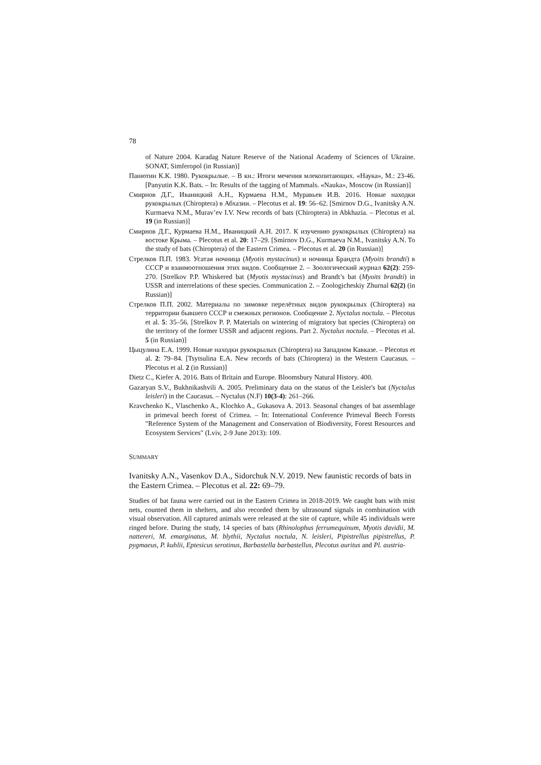78
of Nature 2004. Karadag Nature Reserve of the National Academy of Sciences of Ukraine. SONAT, Simferopol (in Russian)]
Панютин К.К. 1980. Рукокрылые. – В кн.: Итоги мечения млекопитающих. «Наука», М.: 23-46. [Panyutin K.K. Bats. – In: Results of the tagging of Mammals. «Nauka», Moscow (in Russian)]
Смирнов Д.Г., Иваницкий А.Н., Курмаева Н.М., Муравьев И.В. 2016. Новые находки рукокрылых (Chiroptera) в Абхазии. – Plecotus et al. 19: 56–62. [Smirnov D.G., Ivanitsky A.N. Kurmaeva N.M., Murav’ev I.V. New records of bats (Chiroptera) in Abkhazia. – Plecotus et al. 19 (in Russian)]
Смирнов Д.Г., Курмаева Н.М., Иваницкий А.Н. 2017. К изучению рукокрылых (Chiroptera) на востоке Крыма. – Plecotus et al. 20: 17–29. [Smirnov D.G., Kurmaeva N.M., Ivanitsky A.N. To the study of bats (Chiroptera) of the Eastern Crimea. – Plecotus et al. 20 (in Russian)]
Стрелков П.П. 1983. Усатая ночница (Myotis mystacinus) и ночница Брандта (Myoits brandti) в СССР и взаимоотношения этих видов. Сообщение 2. – Зоологический журнал 62(2): 259-270. [Strelkov P.P. Whiskered bat (Myotis mystacinus) and Brandt’s bat (Myoits brandti) in USSR and interrelations of these species. Communication 2. – Zoologicheskiy Zhurnal 62(2) (in Russian)]
Стрелков П.П. 2002. Материалы по зимовке перелётных видов рукокрылых (Chiroptera) на территории бывшего СССР и смежных регионов. Сообщение 2. Nyctalus noctula. – Plecotus et al. 5: 35–56. [Strelkov P. P. Materials on wintering of migratory bat species (Chiroptera) on the territory of the former USSR and adjacent regions. Part 2. Nyctalus noctula. – Plecotus et al. 5 (in Russian)]
Цыцулина Е.А. 1999. Новые находки рукокрылых (Chiroptera) на Западном Кавказе. – Plecotus et al. 2: 79–84. [Tsytsulina E.A. New records of bats (Chiroptera) in the Western Caucasus. – Plecotus et al. 2 (in Russian)]
Dietz C., Kiefer A. 2016. Bats of Britain and Europe. Bloomsbury Natural History. 400.
Gazaryan S.V., Bukhnikashvili A. 2005. Preliminary data on the status of the Leisler's bat (Nyctalus leisleri) in the Caucasus. – Nyctalus (N.F) 10(3-4): 261–266.
Kravchenko K., Vlaschenko A., Klochko A., Gukasova A. 2013. Seasonal changes of bat assemblage in primeval beech forest of Crimea. – In: International Conference Primeval Beech Forests "Reference System of the Management and Conservation of Biodiversity, Forest Resources and Ecosystem Services" (Lviv, 2-9 June 2013): 109.
SUMMARY
Ivanitsky A.N., Vasenkov D.A., Sidorchuk N.V. 2019. New faunistic records of bats in the Eastern Crimea. – Plecotus et al. 22: 69–79.
Studies of bat fauna were carried out in the Eastern Crimea in 2018-2019. We caught bats with mist nets, counted them in shelters, and also recorded them by ultrasound signals in combination with visual observation. All captured animals were released at the site of capture, while 45 individuals were ringed before. During the study, 14 species of bats (Rhinolophus ferrumequinum, Myotis davidii, M. nattereri, M. emarginatus, M. blythii, Nyctalus noctula, N. leisleri, Pipistrellus pipistrellus, P. pygmaeus, P. kuhlii, Eptesicus serotinus, Barbastella barbastellus, Plecotus auritus and Pl. austria-